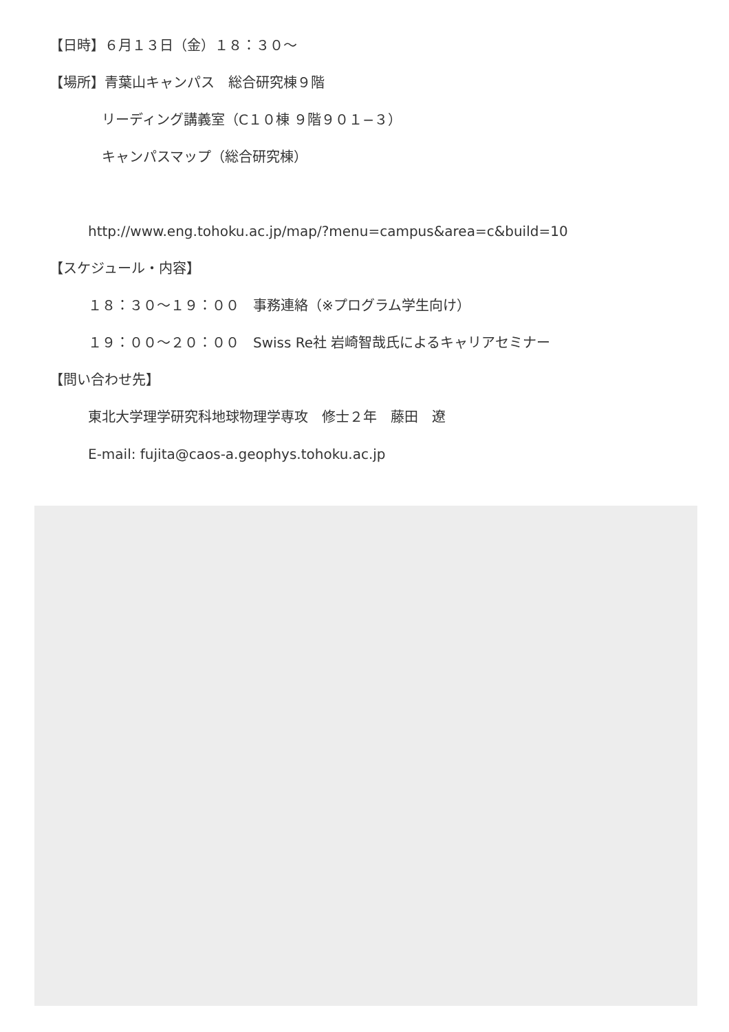【日時】６月１３日（金）１８：３０～
【場所】青葉山キャンパス　総合研究棟９階
リーディング講義室（C１０棟 ９階９０１−３）
キャンパスマップ（総合研究棟）
http://www.eng.tohoku.ac.jp/map/?menu=campus&area=c&build=10
【スケジュール・内容】
１８：３０～１９：００　事務連絡（※プログラム学生向け）
１９：００～２０：００　Swiss Re社 岩崎智哉氏によるキャリアセミナー
【問い合わせ先】
東北大学理学研究科地球物理学専攻　修士２年　藤田　遼
E-mail: fujita@caos-a.geophys.tohoku.ac.jp